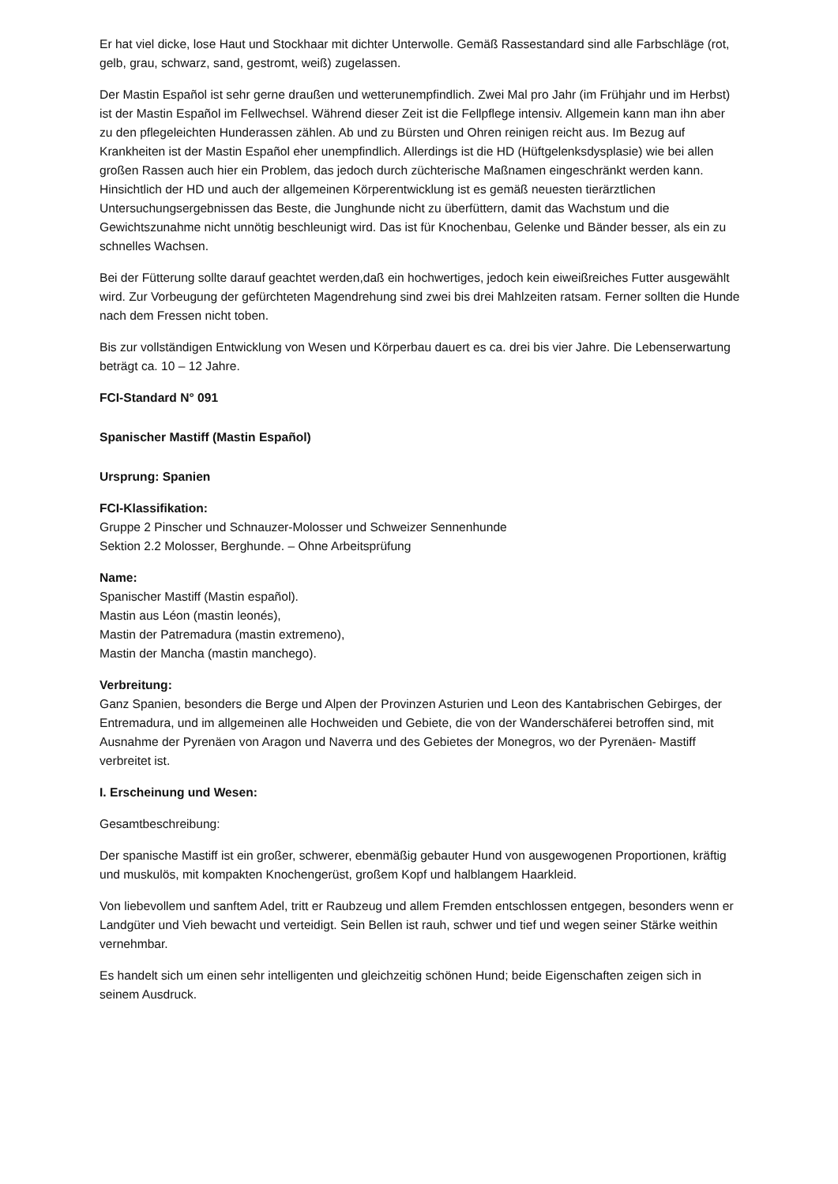Er hat viel dicke, lose Haut und Stockhaar mit dichter Unterwolle. Gemäß Rassestandard sind alle Farbschläge (rot, gelb, grau, schwarz, sand, gestromt, weiß) zugelassen.
Der Mastin Español ist sehr gerne draußen und wetterunempfindlich. Zwei Mal pro Jahr (im Frühjahr und im Herbst) ist der Mastin Español im Fellwechsel. Während dieser Zeit ist die Fellpflege intensiv. Allgemein kann man ihn aber zu den pflegeleichten Hunderassen zählen. Ab und zu Bürsten und Ohren reinigen reicht aus. Im Bezug auf Krankheiten ist der Mastin Español eher unempfindlich. Allerdings ist die HD (Hüftgelenksdysplasie) wie bei allen großen Rassen auch hier ein Problem, das jedoch durch züchterische Maßnamen eingeschränkt werden kann. Hinsichtlich der HD und auch der allgemeinen Körperentwicklung ist es gemäß neuesten tierärztlichen Untersuchungsergebnissen das Beste, die Junghunde nicht zu überfüttern, damit das Wachstum und die Gewichtszunahme nicht unnötig beschleunigt wird. Das ist für Knochenbau, Gelenke und Bänder besser, als ein zu schnelles Wachsen.
Bei der Fütterung sollte darauf geachtet werden,daß ein hochwertiges, jedoch kein eiweißreiches Futter ausgewählt wird. Zur Vorbeugung der gefürchteten Magendrehung sind zwei bis drei Mahlzeiten ratsam. Ferner sollten die Hunde nach dem Fressen nicht toben.
Bis zur vollständigen Entwicklung von Wesen und Körperbau dauert es ca. drei bis vier Jahre. Die Lebenserwartung beträgt ca. 10 – 12 Jahre.
FCI-Standard N° 091
Spanischer Mastiff (Mastin Español)
Ursprung: Spanien
FCI-Klassifikation:
Gruppe 2 Pinscher und Schnauzer-Molosser und Schweizer Sennenhunde
Sektion 2.2 Molosser, Berghunde. – Ohne Arbeitsprüfung
Name:
Spanischer Mastiff (Mastin español).
Mastin aus Léon (mastin leonés),
Mastin der Patremadura (mastin extremeno),
Mastin der Mancha (mastin manchego).
Verbreitung:
Ganz Spanien, besonders die Berge und Alpen der Provinzen Asturien und Leon des Kantabrischen Gebirges, der Entremadura, und im allgemeinen alle Hochweiden und Gebiete, die von der Wanderschäferei betroffen sind, mit Ausnahme der Pyrenäen von Aragon und Naverra und des Gebietes der Monegros, wo der Pyrenäen- Mastiff verbreitet ist.
I. Erscheinung und Wesen:
Gesamtbeschreibung:
Der spanische Mastiff ist ein großer, schwerer, ebenmäßig gebauter Hund von ausgewogenen Proportionen, kräftig und muskulös, mit kompakten Knochengerüst, großem Kopf und halblangem Haarkleid.
Von liebevollem und sanftem Adel, tritt er Raubzeug und allem Fremden entschlossen entgegen, besonders wenn er Landgüter und Vieh bewacht und verteidigt. Sein Bellen ist rauh, schwer und tief und wegen seiner Stärke weithin vernehmbar.
Es handelt sich um einen sehr intelligenten und gleichzeitig schönen Hund; beide Eigenschaften zeigen sich in seinem Ausdruck.